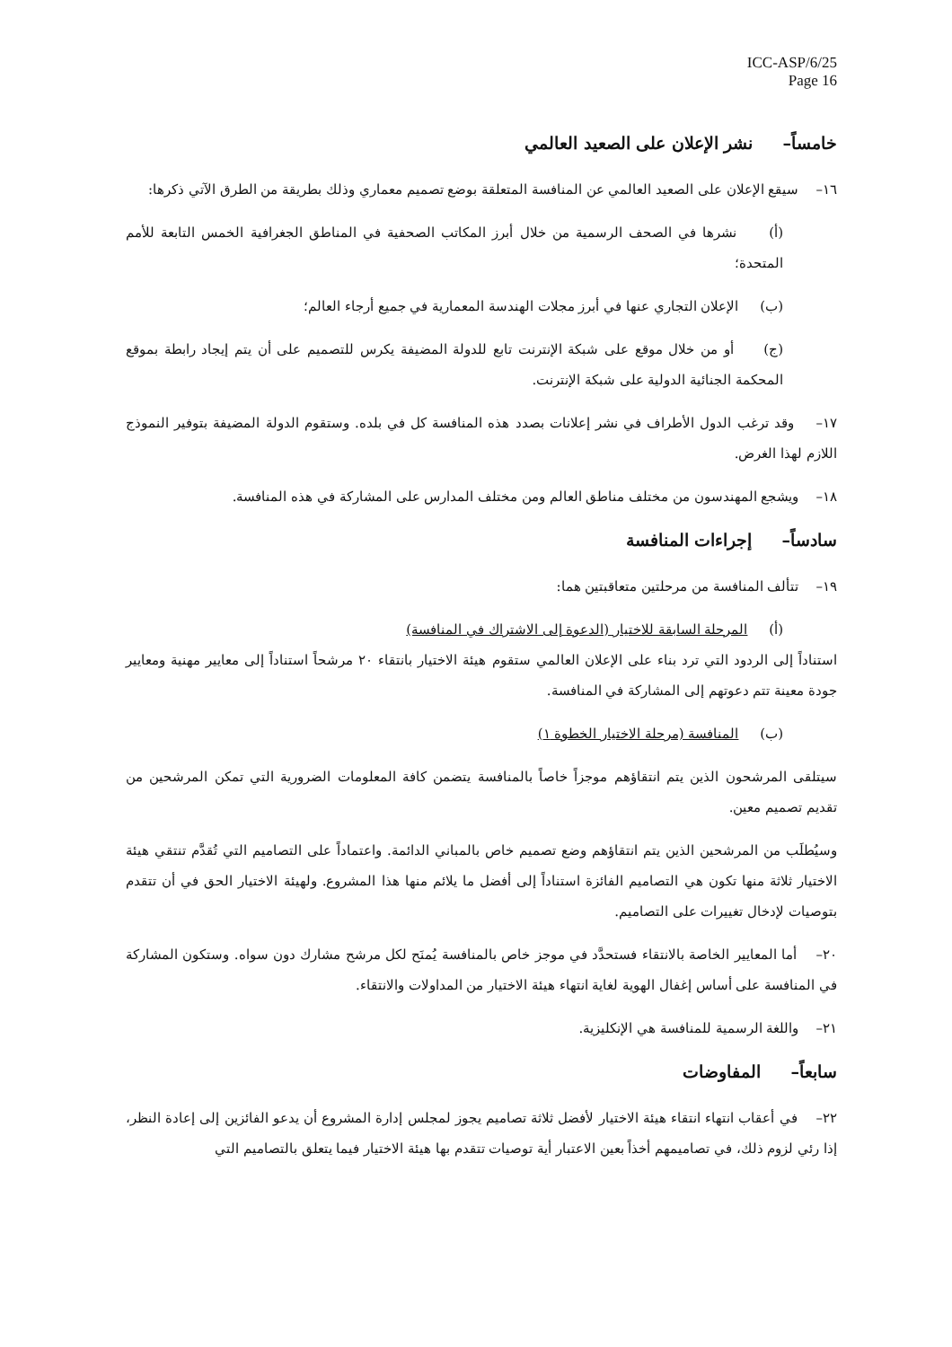ICC-ASP/6/25
Page 16
خامساً– نشر الإعلان على الصعيد العالمي
١٦– سيقع الإعلان على الصعيد العالمي عن المنافسة المتعلقة بوضع تصميم معماري وذلك بطريقة من الطرق الآتي ذكرها:
(أ) نشرها في الصحف الرسمية من خلال أبرز المكاتب الصحفية في المناطق الجغرافية الخمس التابعة للأمم المتحدة؛
(ب) الإعلان التجاري عنها في أبرز مجلات الهندسة المعمارية في جميع أرجاء العالم؛
(ج) أو من خلال موقع على شبكة الإنترنت تابع للدولة المضيفة يكرس للتصميم على أن يتم إيجاد رابطة بموقع المحكمة الجنائية الدولية على شبكة الإنترنت.
١٧– وقد ترغب الدول الأطراف في نشر إعلانات بصدد هذه المنافسة كل في بلده. وستقوم الدولة المضيفة بتوفير النموذج اللازم لهذا الغرض.
١٨– ويشجع المهندسون من مختلف مناطق العالم ومن مختلف المدارس على المشاركة في هذه المنافسة.
سادساً– إجراءات المنافسة
١٩– تتألف المنافسة من مرحلتين متعاقبتين هما:
(أ) المرحلة السابقة للاختيار (الدعوة إلى الاشتراك في المنافسة)
استناداً إلى الردود التي ترد بناء على الإعلان العالمي ستقوم هيئة الاختيار بانتقاء ٢٠ مرشحاً استناداً إلى معايير مهنية ومعايير جودة معينة تتم دعوتهم إلى المشاركة في المنافسة.
(ب) المنافسة (مرحلة الاختيار الخطوة ١)
سيتلقى المرشحون الذين يتم انتقاؤهم موجزاً خاصاً بالمنافسة يتضمن كافة المعلومات الضرورية التي تمكن المرشحين من تقديم تصميم معين.
وسيُطلَب من المرشحين الذين يتم انتقاؤهم وضع تصميم خاص بالمباني الدائمة. واعتماداً على التصاميم التي تُقدَّم تنتقي هيئة الاختيار ثلاثة منها تكون هي التصاميم الفائزة استناداً إلى أفضل ما يلائم منها هذا المشروع. ولهيئة الاختيار الحق في أن تتقدم بتوصيات لإدخال تغييرات على التصاميم.
٢٠– أما المعايير الخاصة بالانتقاء فستحدَّد في موجز خاص بالمنافسة يُمنَح لكل مرشح مشارك دون سواه. وستكون المشاركة في المنافسة على أساس إغفال الهوية لغاية انتهاء هيئة الاختيار من المداولات والانتقاء.
٢١– واللغة الرسمية للمنافسة هي الإنكليزية.
سابعاً– المفاوضات
٢٢– في أعقاب انتهاء انتقاء هيئة الاختيار لأفضل ثلاثة تصاميم يجوز لمجلس إدارة المشروع أن يدعو الفائزين إلى إعادة النظر، إذا رئي لزوم ذلك، في تصاميمهم أخذاً بعين الاعتبار أية توصيات تتقدم بها هيئة الاختيار فيما يتعلق بالتصاميم التي